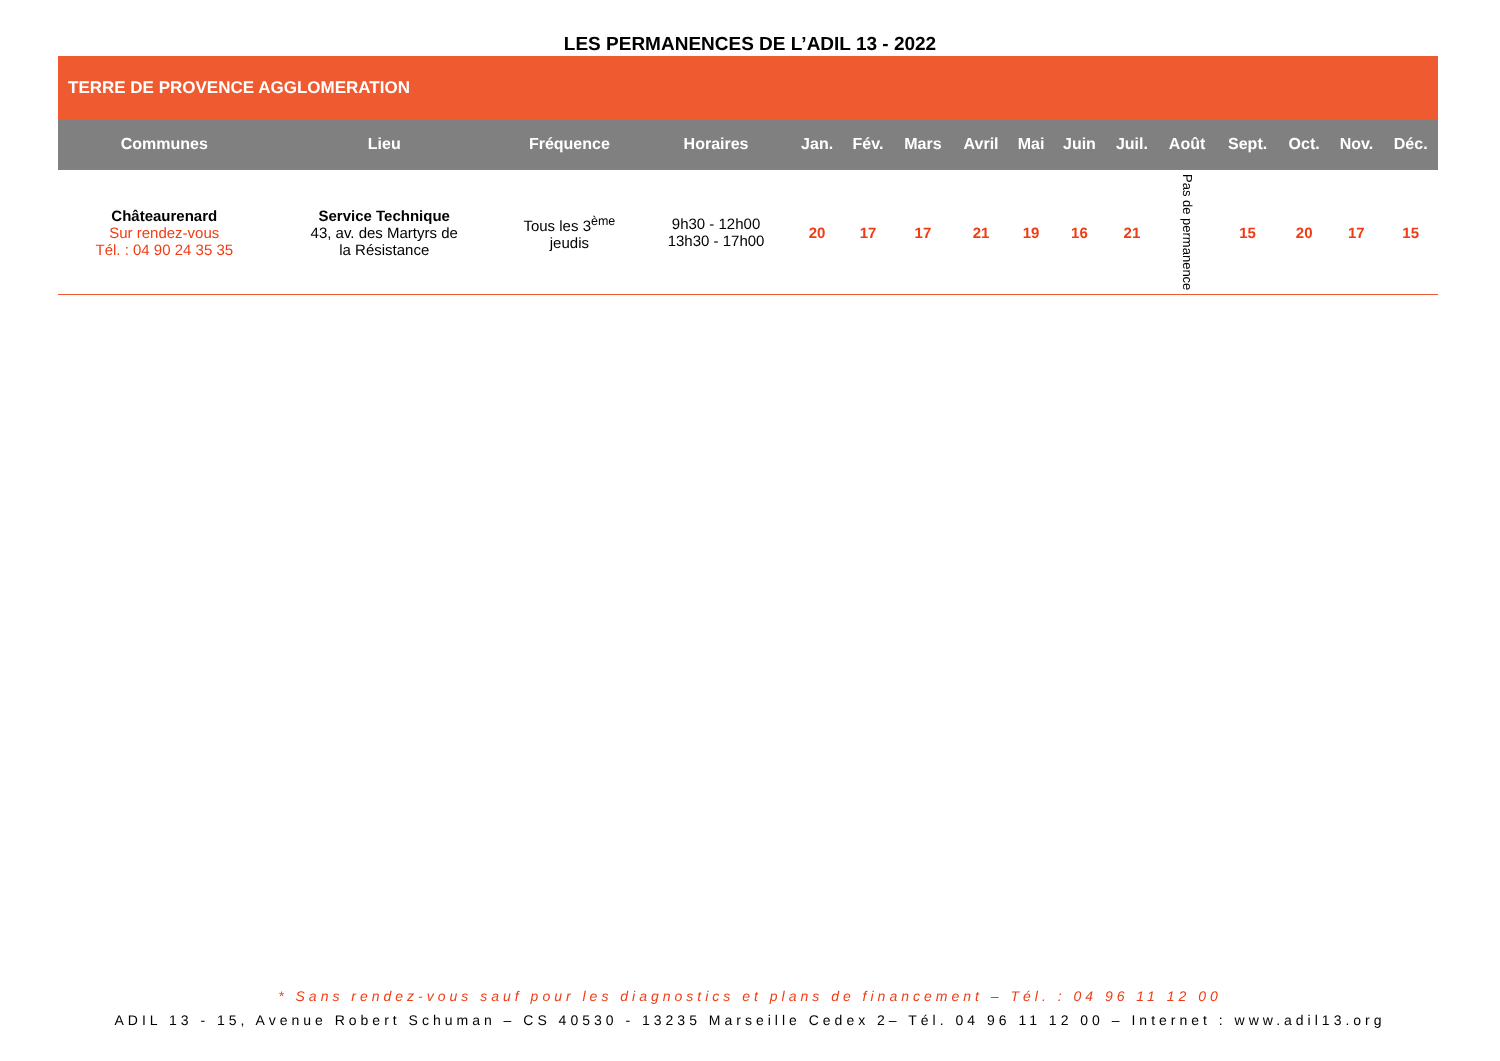LES PERMANENCES DE L’ADIL 13 - 2022
| TERRE DE PROVENCE AGGLOMERATION | | | | | | | | | | | | | | | |
| Communes | Lieu | Fréquence | Horaires | Jan. | Fév. | Mars | Avril | Mai | Juin | Juil. | Août | Sept. | Oct. | Nov. | Déc. |
| Châteaurenard Sur rendez-vous Tél. : 04 90 24 35 35 | Service Technique 43, av. des Martyrs de la Résistance | Tous les 3<sup>ème</sup> jeudis | 9h30 - 12h00 13h30 - 17h00 | 20 | 17 | 17 | 21 | 19 | 16 | 21 | Pas de permanence | 15 | 20 | 17 | 15 |
* Sans rendez-vous sauf pour les diagnostics et plans de financement – Tél. : 04 96 11 12 00
ADIL 13 - 15, Avenue Robert Schuman – CS 40530 - 13235 Marseille Cedex 2– Tél. 04 96 11 12 00 – Internet : www.adil13.org